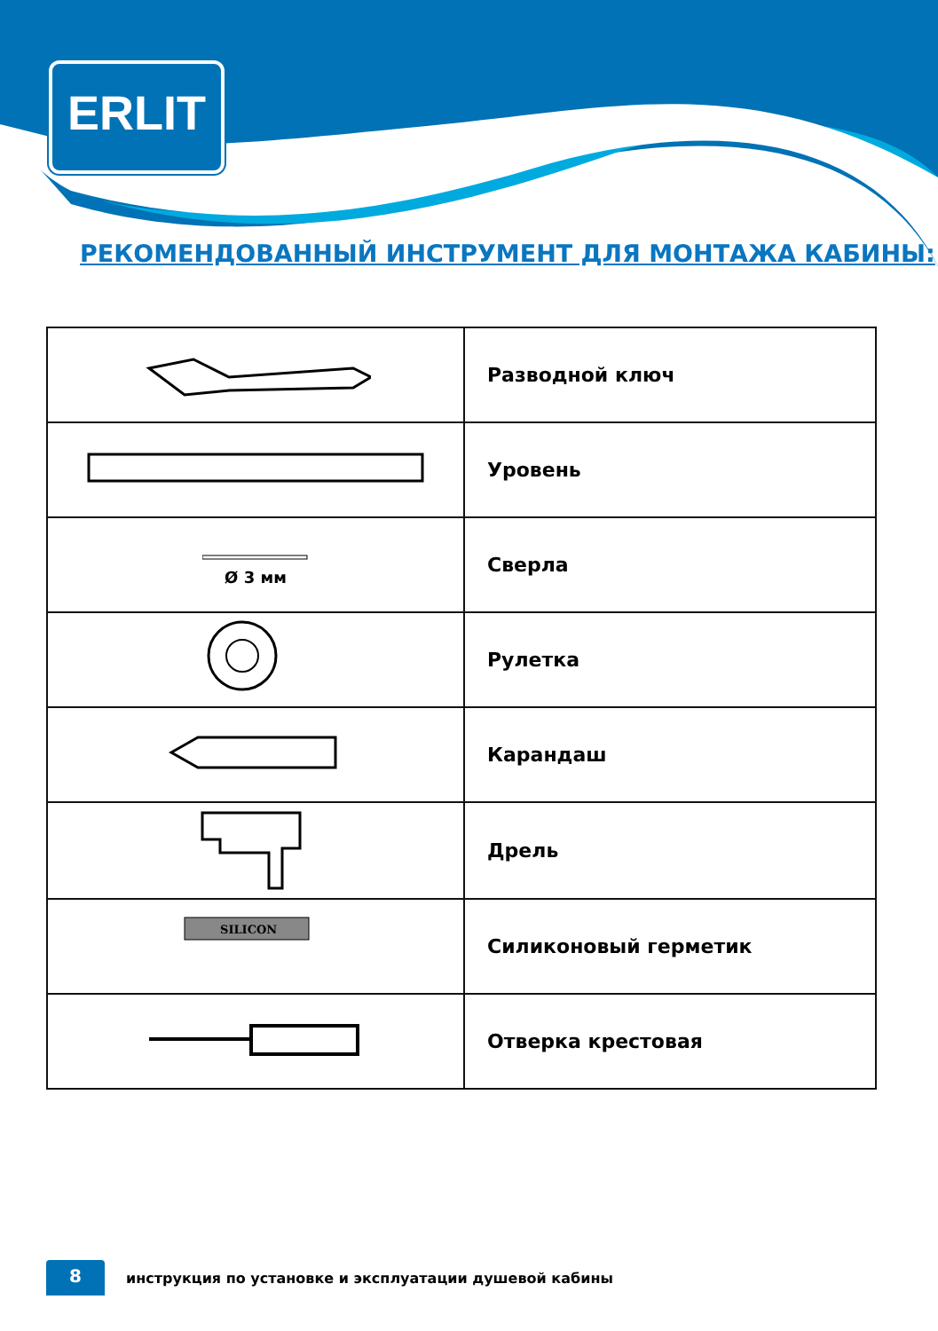ERLIT
РЕКОМЕНДОВАННЫЙ ИНСТРУМЕНТ ДЛЯ МОНТАЖА КАБИНЫ:
| | Разводной ключ |
| | Уровень |
| Ø 3 мм | Сверла |
| | Рулетка |
| | Карандаш |
| | Дрель |
| SILICON | Силиконовый герметик |
| | Отверка крестовая |
8
инструкция по установке и эксплуатации душевой кабины